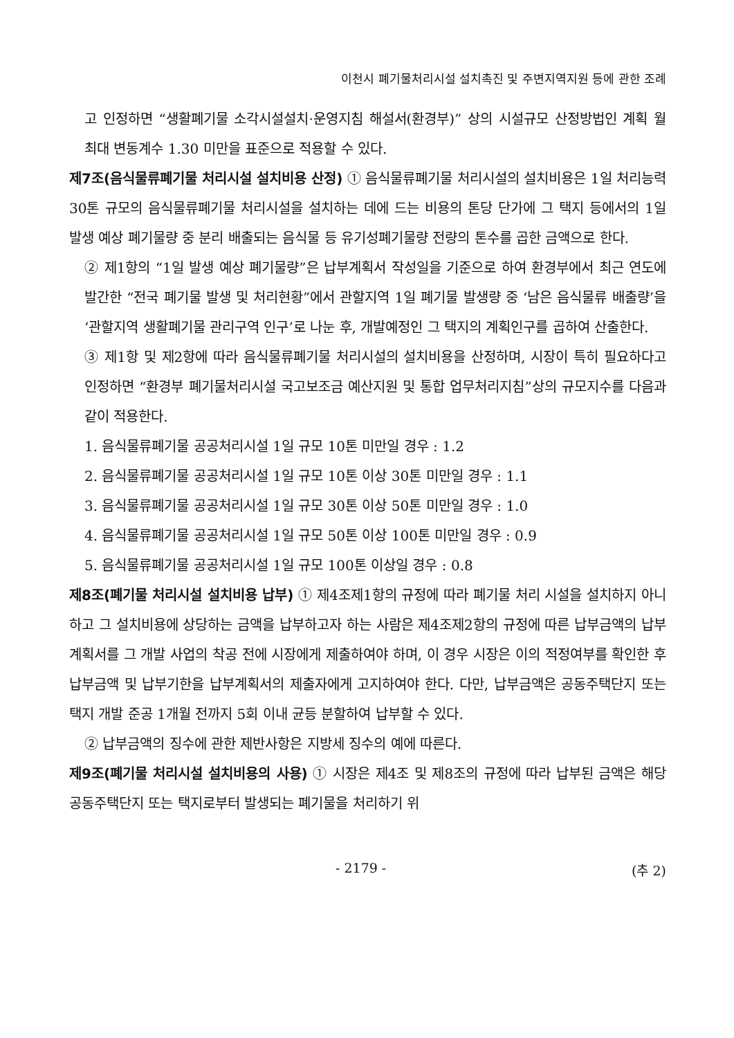이천시 폐기물처리시설 설치촉진 및 주변지역지원 등에 관한 조례
고 인정하면 “생활폐기물 소각시설설치·운영지침 해설서(환경부)” 상의 시설규모 산정방법인 계획 월 최대 변동계수 1.30 미만을 표준으로 적용할 수 있다.
제7조(음식물류폐기물 처리시설 설치비용 산정) ① 음식물류폐기물 처리시설의 설치비용은 1일 처리능력 30톤 규모의 음식물류폐기물 처리시설을 설치하는 데에 드는 비용의 톤당 단가에 그 택지 등에서의 1일 발생 예상 폐기물량 중 분리 배출되는 음식물 등 유기성폐기물량 전량의 톤수를 곱한 금액으로 한다.
② 제1항의 “1일 발생 예상 폐기물량”은 납부계획서 작성일을 기준으로 하여 환경부에서 최근 연도에 발간한 “전국 폐기물 발생 및 처리현황”에서 관할지역 1일 폐기물 발생량 중 ‘남은 음식물류 배출량’을 ‘관할지역 생활폐기물 관리구역 인구’로 나눈 후, 개발예정인 그 택지의 계획인구를 곱하여 산출한다.
③ 제1항 및 제2항에 따라 음식물류폐기물 처리시설의 설치비용을 산정하며, 시장이 특히 필요하다고 인정하면 “환경부 폐기물처리시설 국고보조금 예산지원 및 통합 업무처리지침”상의 규모지수를 다음과 같이 적용한다.
1. 음식물류폐기물 공공처리시설 1일 규모 10톤 미만일 경우 : 1.2
2. 음식물류폐기물 공공처리시설 1일 규모 10톤 이상 30톤 미만일 경우 : 1.1
3. 음식물류폐기물 공공처리시설 1일 규모 30톤 이상 50톤 미만일 경우 : 1.0
4. 음식물류폐기물 공공처리시설 1일 규모 50톤 이상 100톤 미만일 경우 : 0.9
5. 음식물류폐기물 공공처리시설 1일 규모 100톤 이상일 경우 : 0.8
제8조(폐기물 처리시설 설치비용 납부) ① 제4조제1항의 규정에 따라 폐기물 처리 시설을 설치하지 아니하고 그 설치비용에 상당하는 금액을 납부하고자 하는 사람은 제4조제2항의 규정에 따른 납부금액의 납부계획서를 그 개발 사업의 착공 전에 시장에게 제출하여야 하며, 이 경우 시장은 이의 적정여부를 확인한 후 납부금액 및 납부기한을 납부계획서의 제출자에게 고지하여야 한다. 다만, 납부금액은 공동주택단지 또는 택지 개발 준공 1개월 전까지 5회 이내 균등 분할하여 납부할 수 있다.
② 납부금액의 징수에 관한 제반사항은 지방세 징수의 예에 따른다.
제9조(폐기물 처리시설 설치비용의 사용) ① 시장은 제4조 및 제8조의 규정에 따라 납부된 금액은 해당 공동주택단지 또는 택지로부터 발생되는 폐기물을 처리하기 위
- 2179 - (추 2)